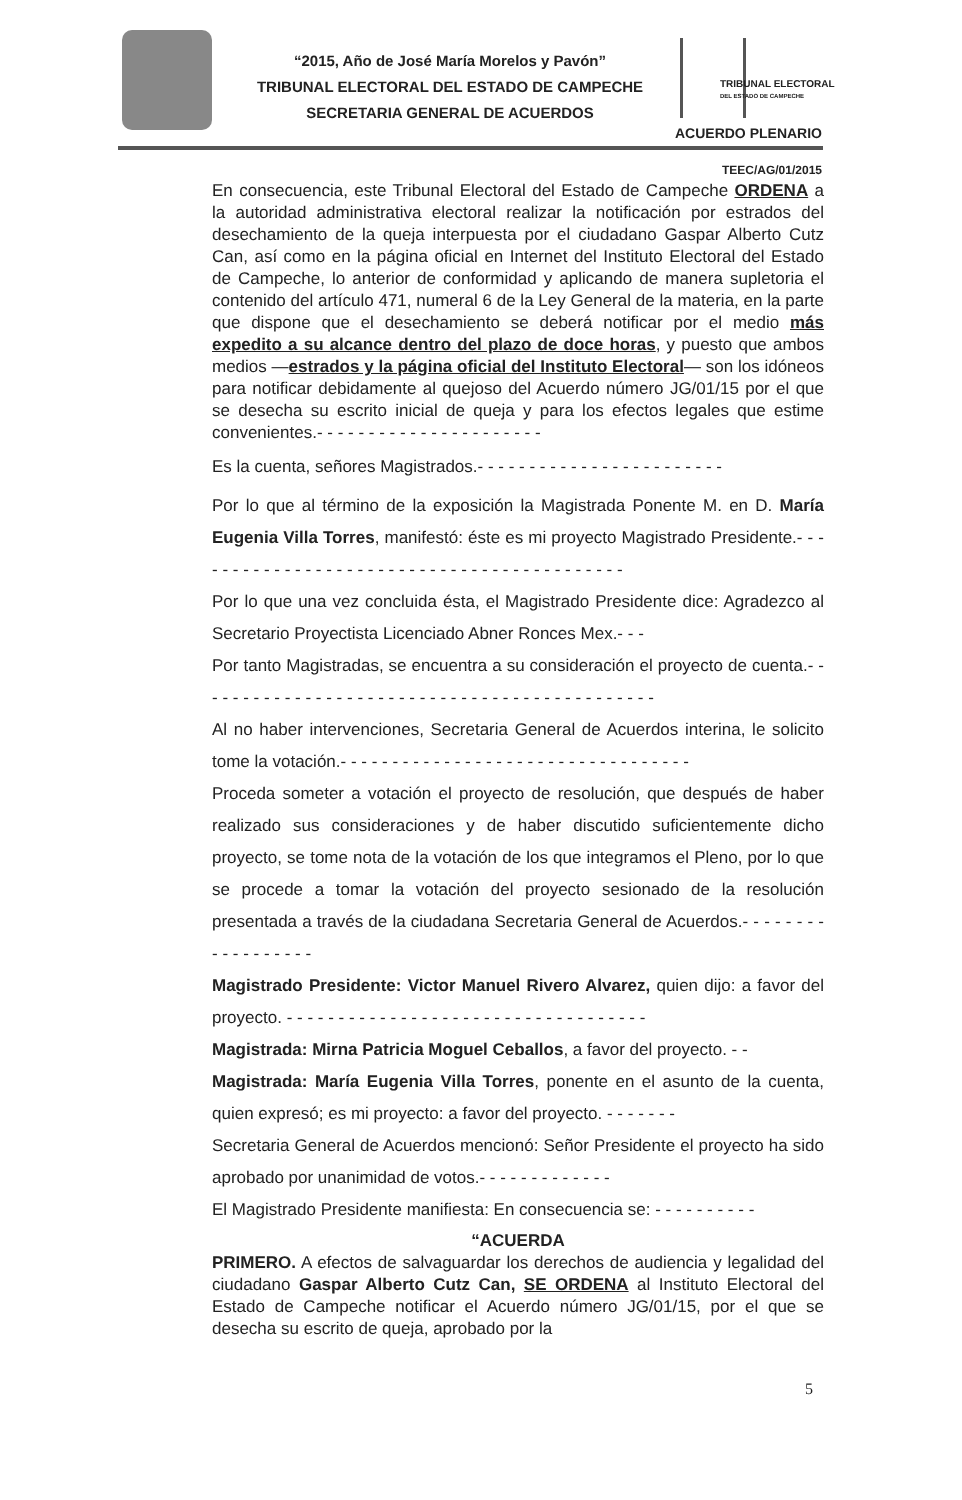“2015, Año de José María Morelos y Pavón”
TRIBUNAL ELECTORAL DEL ESTADO DE CAMPECHE
SECRETARIA GENERAL DE ACUERDOS
TRIBUNAL ELECTORAL
DEL ESTADO DE CAMPECHE
ACUERDO PLENARIO
TEEC/AG/01/2015
En consecuencia, este Tribunal Electoral del Estado de Campeche ORDENA a la autoridad administrativa electoral realizar la notificación por estrados del desechamiento de la queja interpuesta por el ciudadano Gaspar Alberto Cutz Can, así como en la página oficial en Internet del Instituto Electoral del Estado de Campeche, lo anterior de conformidad y aplicando de manera supletoria el contenido del artículo 471, numeral 6 de la Ley General de la materia, en la parte que dispone que el desechamiento se deberá notificar por el medio más expedito a su alcance dentro del plazo de doce horas, y puesto que ambos medios —estrados y la página oficial del Instituto Electoral— son los idóneos para notificar debidamente al quejoso del Acuerdo número JG/01/15 por el que se desecha su escrito inicial de queja y para los efectos legales que estime convenientes.- - - - - - - - - - - - - - - - - - - - - -
Es la cuenta, señores Magistrados.- - - - - - - - - - - - - - - - - - - - - - - -
Por lo que al término de la exposición la Magistrada Ponente M. en D. María Eugenia Villa Torres, manifestó: éste es mi proyecto Magistrado Presidente.- - - - - - - - - - - - - - - - - - - - - - - - - - - - - - - - - - - - - - - - - - -
Por lo que una vez concluida ésta, el Magistrado Presidente dice: Agradezco al Secretario Proyectista Licenciado Abner Ronces Mex.- - -
Por tanto Magistradas, se encuentra a su consideración el proyecto de cuenta.- - - - - - - - - - - - - - - - - - - - - - - - - - - - - - - - - - - - - - - - - - - - -
Al no haber intervenciones, Secretaria General de Acuerdos interina, le solicito tome la votación.- - - - - - - - - - - - - - - - - - - - - - - - - - - - - - - - - -
Proceda someter a votación el proyecto de resolución, que después de haber realizado sus consideraciones y de haber discutido suficientemente dicho proyecto, se tome nota de la votación de los que integramos el Pleno, por lo que se procede a tomar la votación del proyecto sesionado de la resolución presentada a través de la ciudadana Secretaria General de Acuerdos.- - - - - - - - - - - - - - - - - -
Magistrado Presidente: Victor Manuel Rivero Alvarez, quien dijo: a favor del proyecto. - - - - - - - - - - - - - - - - - - - - - - - - - - - - - - - - - - -
Magistrada: Mirna Patricia Moguel Ceballos, a favor del proyecto. - -
Magistrada: María Eugenia Villa Torres, ponente en el asunto de la cuenta, quien expresó; es mi proyecto: a favor del proyecto. - - - - - - -
Secretaria General de Acuerdos mencionó: Señor Presidente el proyecto ha sido aprobado por unanimidad de votos.- - - - - - - - - - - - -
El Magistrado Presidente manifiesta: En consecuencia se: - - - - - - - - - -
“ACUERDA
PRIMERO. A efectos de salvaguardar los derechos de audiencia y legalidad del ciudadano Gaspar Alberto Cutz Can, SE ORDENA al Instituto Electoral del Estado de Campeche notificar el Acuerdo número JG/01/15, por el que se desecha su escrito de queja, aprobado por la
5